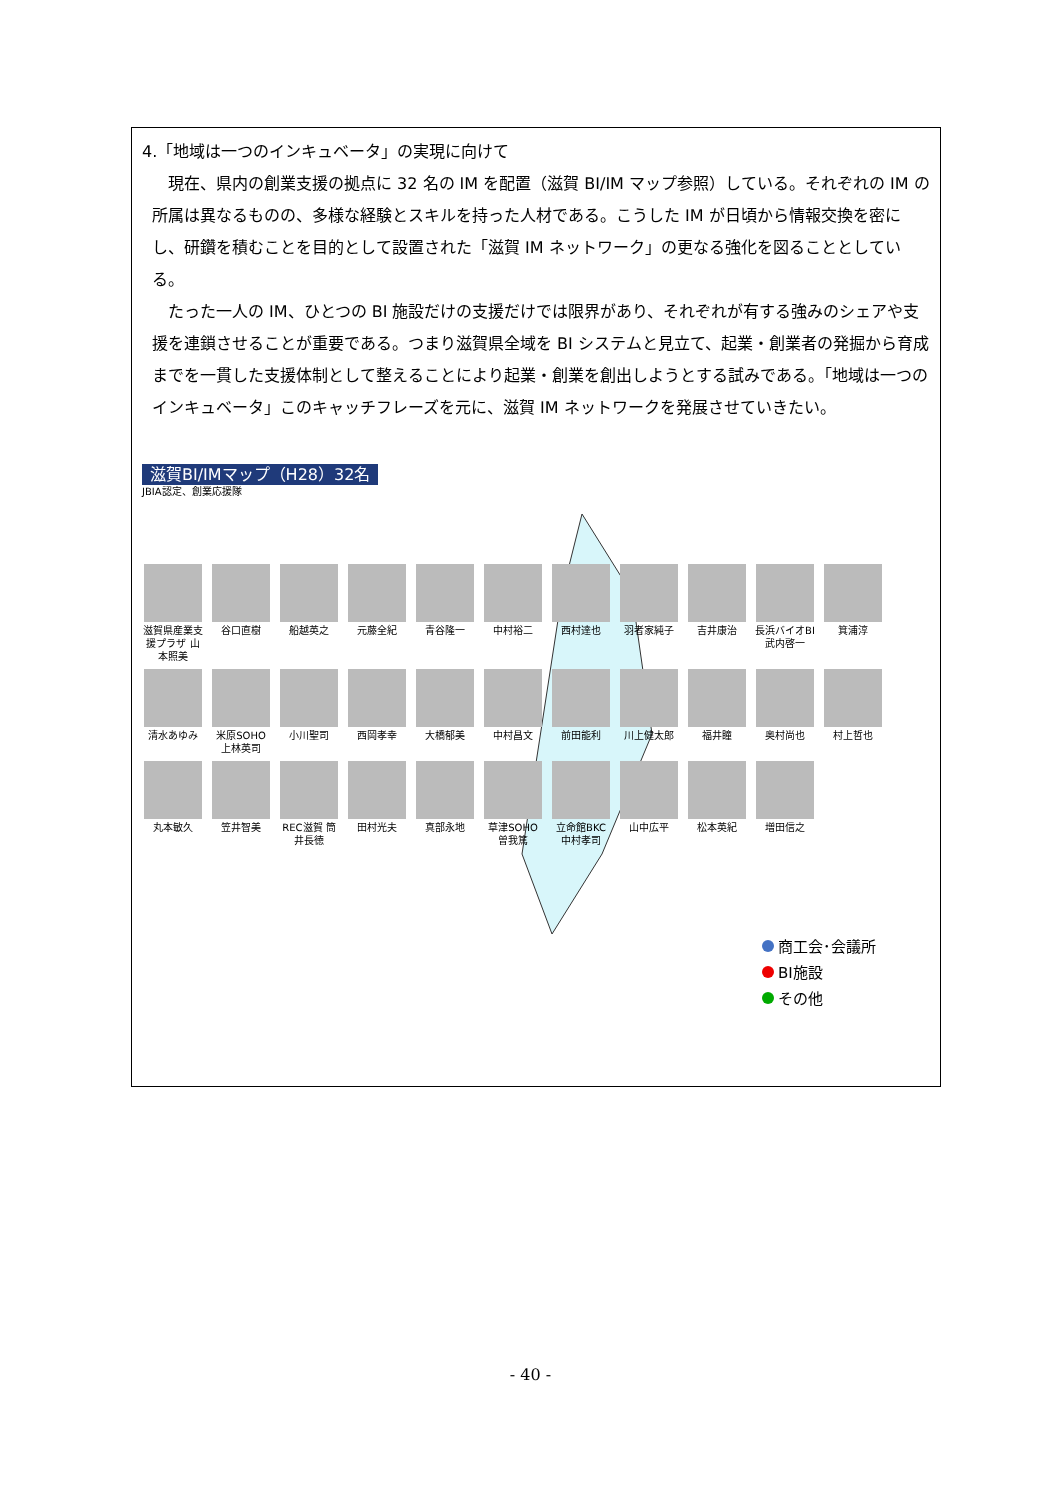4.「地域は一つのインキュベータ」の実現に向けて
　現在、県内の創業支援の拠点に 32 名の IM を配置（滋賀 BI/IM マップ参照）している。それぞれの IM の所属は異なるものの、多様な経験とスキルを持った人材である。こうした IM が日頃から情報交換を密にし、研鑽を積むことを目的として設置された「滋賀 IM ネットワーク」の更なる強化を図ることとしている。
　たった一人の IM、ひとつの BI 施設だけの支援だけでは限界があり、それぞれが有する強みのシェアや支援を連鎖させることが重要である。つまり滋賀県全域を BI システムと見立て、起業・創業者の発掘から育成までを一貫した支援体制として整えることにより起業・創業を創出しようとする試みである。「地域は一つのインキュベータ」このキャッチフレーズを元に、滋賀 IM ネットワークを発展させていきたい。
滋賀BI/IMマップ（H28）32名
JBIA認定、創業応援隊
滋賀県産業支援プラザ 山本照美
谷口直樹
船越英之
元藤全紀
青谷隆一
中村裕二
西村達也
羽者家純子
吉井康治
長浜バイオBI 武内啓一
箕浦淳
清水あゆみ
米原SOHO 上林英司
小川聖司
西岡孝幸
大橋郁美
中村昌文
前田能利
川上健太郎
福井瞳
奥村尚也
村上哲也
丸本敏久
笠井智美
REC滋賀 筒井長徳
田村光夫
真部永地
草津SOHO 曽我篤
立命館BKC 中村孝司
山中広平
松本英紀
増田信之
商工会･会議所
BI施設
その他
- 40 -